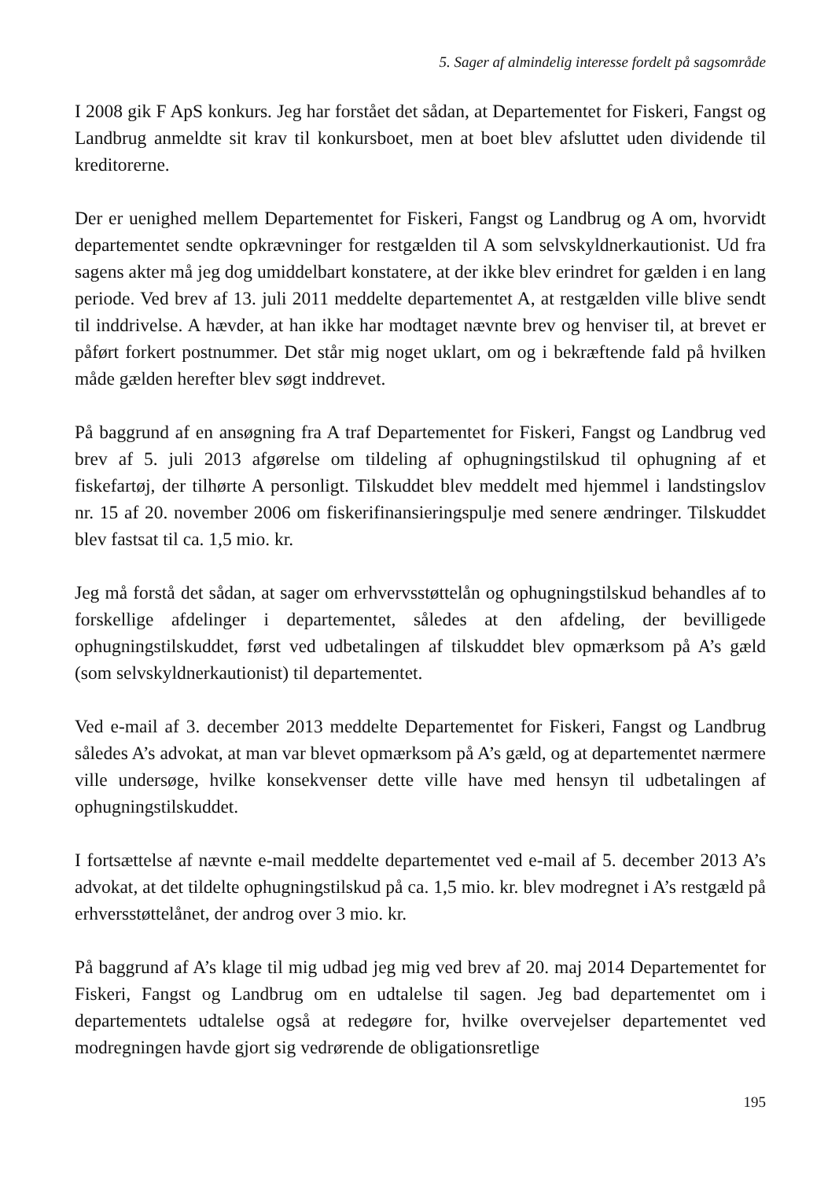5. Sager af almindelig interesse fordelt på sagsområde
I 2008 gik F ApS konkurs. Jeg har forstået det sådan, at Departementet for Fiskeri, Fangst og Landbrug anmeldte sit krav til konkursboet, men at boet blev afsluttet uden dividende til kreditorerne.
Der er uenighed mellem Departementet for Fiskeri, Fangst og Landbrug og A om, hvorvidt departementet sendte opkrævninger for restgælden til A som selvskyldnerkautionist. Ud fra sagens akter må jeg dog umiddelbart konstatere, at der ikke blev erindret for gælden i en lang periode. Ved brev af 13. juli 2011 meddelte departementet A, at restgælden ville blive sendt til inddrivelse. A hævder, at han ikke har modtaget nævnte brev og henviser til, at brevet er påført forkert postnummer. Det står mig noget uklart, om og i bekræftende fald på hvilken måde gælden herefter blev søgt inddrevet.
På baggrund af en ansøgning fra A traf Departementet for Fiskeri, Fangst og Landbrug ved brev af 5. juli 2013 afgørelse om tildeling af ophugningstilskud til ophugning af et fiskefartøj, der tilhørte A personligt. Tilskuddet blev meddelt med hjemmel i landstingslov nr. 15 af 20. november 2006 om fiskerifinansieringspulje med senere ændringer. Tilskuddet blev fastsat til ca. 1,5 mio. kr.
Jeg må forstå det sådan, at sager om erhvervsstøttelån og ophugningstilskud behandles af to forskellige afdelinger i departementet, således at den afdeling, der bevilligede ophugningstilskuddet, først ved udbetalingen af tilskuddet blev opmærksom på A’s gæld (som selvskyldnerkautionist) til departementet.
Ved e-mail af 3. december 2013 meddelte Departementet for Fiskeri, Fangst og Landbrug således A’s advokat, at man var blevet opmærksom på A’s gæld, og at departementet nærmere ville undersøge, hvilke konsekvenser dette ville have med hensyn til udbetalingen af ophugningstilskuddet.
I fortsættelse af nævnte e-mail meddelte departementet ved e-mail af 5. december 2013 A’s advokat, at det tildelte ophugningstilskud på ca. 1,5 mio. kr. blev modregnet i A’s restgæld på erhversstøttelånet, der androg over 3 mio. kr.
På baggrund af A’s klage til mig udbad jeg mig ved brev af 20. maj 2014 Departementet for Fiskeri, Fangst og Landbrug om en udtalelse til sagen. Jeg bad departementet om i departementets udtalelse også at redegøre for, hvilke overvejelser departementet ved modregningen havde gjort sig vedrørende de obligationsretlige
195